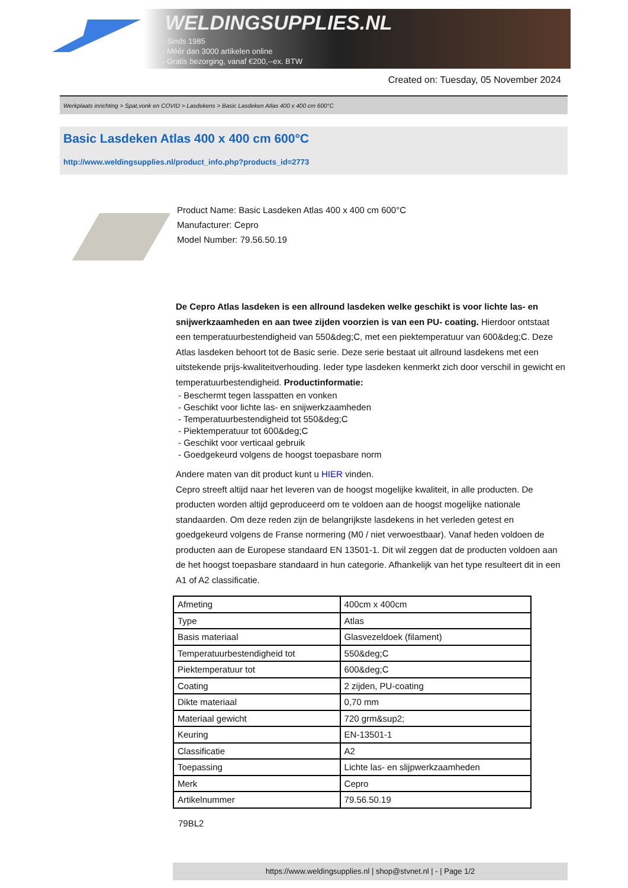WELDINGSUPPLIES.NL
- Sinds 1985
- Méér dan 3000 artikelen online
- Gratis bezorging, vanaf €200,--ex. BTW
Created on: Tuesday, 05 November 2024
Werkplaats inrichting > Spat,vonk en COVID > Lasdekens > Basic Lasdeken Atlas 400 x 400 cm 600°C
Basic Lasdeken Atlas 400 x 400 cm 600°C
http://www.weldingsupplies.nl/product_info.php?products_id=2773
Product Name: Basic Lasdeken Atlas 400 x 400 cm 600°C
Manufacturer: Cepro
Model Number: 79.56.50.19
De Cepro Atlas lasdeken is een allround lasdeken welke geschikt is voor lichte las- en snijwerkzaamheden en aan twee zijden voorzien is van een PU- coating. Hierdoor ontstaat een temperatuurbestendigheid van 550&deg;C, met een piektemperatuur van 600&deg;C. Deze Atlas lasdeken behoort tot de Basic serie. Deze serie bestaat uit allround lasdekens met een uitstekende prijs-kwaliteitverhouding. Ieder type lasdeken kenmerkt zich door verschil in gewicht en temperatuurbestendigheid. Productinformatie:
- Beschermt tegen lasspatten en vonken
- Geschikt voor lichte las- en snijwerkzaamheden
- Temperatuurbestendigheid tot 550&deg;C
- Piektemperatuur tot 600&deg;C
- Geschikt voor verticaal gebruik
- Goedgekeurd volgens de hoogst toepasbare norm
Andere maten van dit product kunt u HIER vinden.
Cepro streeft altijd naar het leveren van de hoogst mogelijke kwaliteit, in alle producten. De producten worden altijd geproduceerd om te voldoen aan de hoogst mogelijke nationale standaarden. Om deze reden zijn de belangrijkste lasdekens in het verleden getest en goedgekeurd volgens de Franse normering (M0 / niet verwoestbaar). Vanaf heden voldoen de producten aan de Europese standaard EN 13501-1. Dit wil zeggen dat de producten voldoen aan de het hoogst toepasbare standaard in hun categorie. Afhankelijk van het type resulteert dit in een A1 of A2 classificatie.
| Afmeting | 400cm x 400cm |
| Type | Atlas |
| Basis materiaal | Glasvezeldoek (filament) |
| Temperatuurbestendigheid tot | 550&deg;C |
| Piektemperatuur tot | 600&deg;C |
| Coating | 2 zijden, PU-coating |
| Dikte materiaal | 0,70 mm |
| Materiaal gewicht | 720 grm&sup2; |
| Keuring | EN-13501-1 |
| Classificatie | A2 |
| Toepassing | Lichte las- en slijpwerkzaamheden |
| Merk | Cepro |
| Artikelnummer | 79.56.50.19 |
79BL2
https://www.weldingsupplies.nl | shop@stvnet.nl | - | Page 1/2